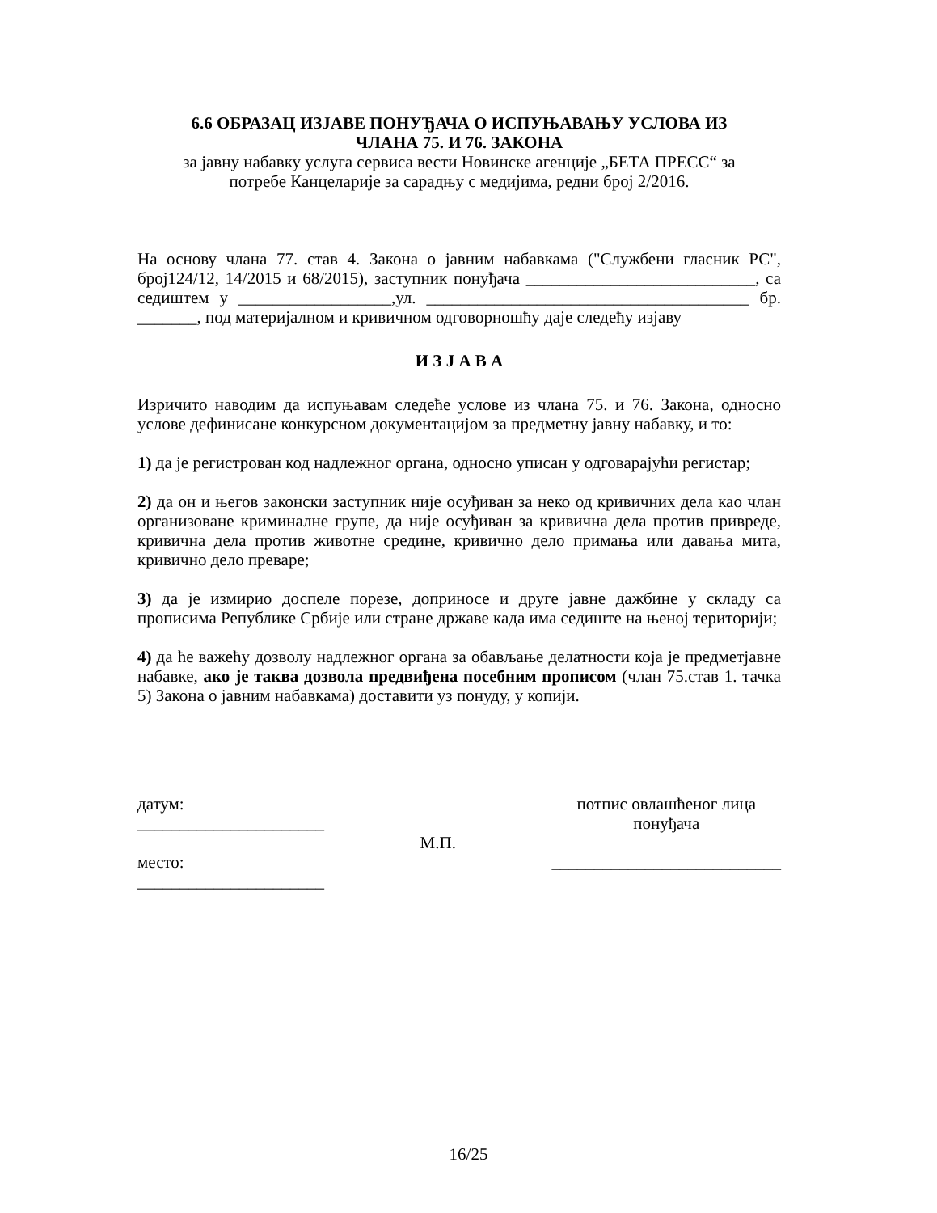6.6 ОБРАЗАЦ ИЗЈАВЕ ПОНУЂАЧА О ИСПУЊАВАЊУ УСЛОВА ИЗ
ЧЛАНА 75. И 76. ЗАКОНА
за јавну набавку услуга сервиса вести Новинске агенције „БЕТА ПРЕСС“ за
потребе Канцеларије за сарадњу с медијима, редни број 2/2016.
На основу члана 77. став 4. Закона о јавним набавкама ("Службени гласник РС", број124/12, 14/2015 и 68/2015), заступник понуђача ___________________________, са седиштем у __________________,ул. ______________________________________ бр. _______, под материјалном и кривичном одговорношћу даје следећу изјаву
И З Ј А В А
Изричито наводим да испуњавам следеће услове из члана 75. и 76. Закона, односно услове дефинисане конкурсном документацијом за предметну јавну набавку, и то:
1) да је регистрован код надлежног органа, односно уписан у одговарајући регистар;
2) да он и његов законски заступник није осуђиван за неко од кривичних дела као члан организоване криминалне групе, да није осуђиван за кривична дела против привреде, кривична дела против животне средине, кривично дело примања или давања мита, кривично дело преваре;
3) да је измирио доспеле порезе, доприносе и друге јавне дажбине у складу са прописима Републике Србије или стране државе када има седиште на њеној територији;
4) да ће важећу дозволу надлежног органа за обављање делатности која је предметјавне набавке, ако је таква дозвола предвиђена посебним прописом (члан 75.став 1. тачка 5) Закона о јавним набавкама) доставити уз понуду, у копији.
датум:
______________________
место:
______________________
М.П.
потпис овлашћеног лица
понуђача
___________________________
16/25